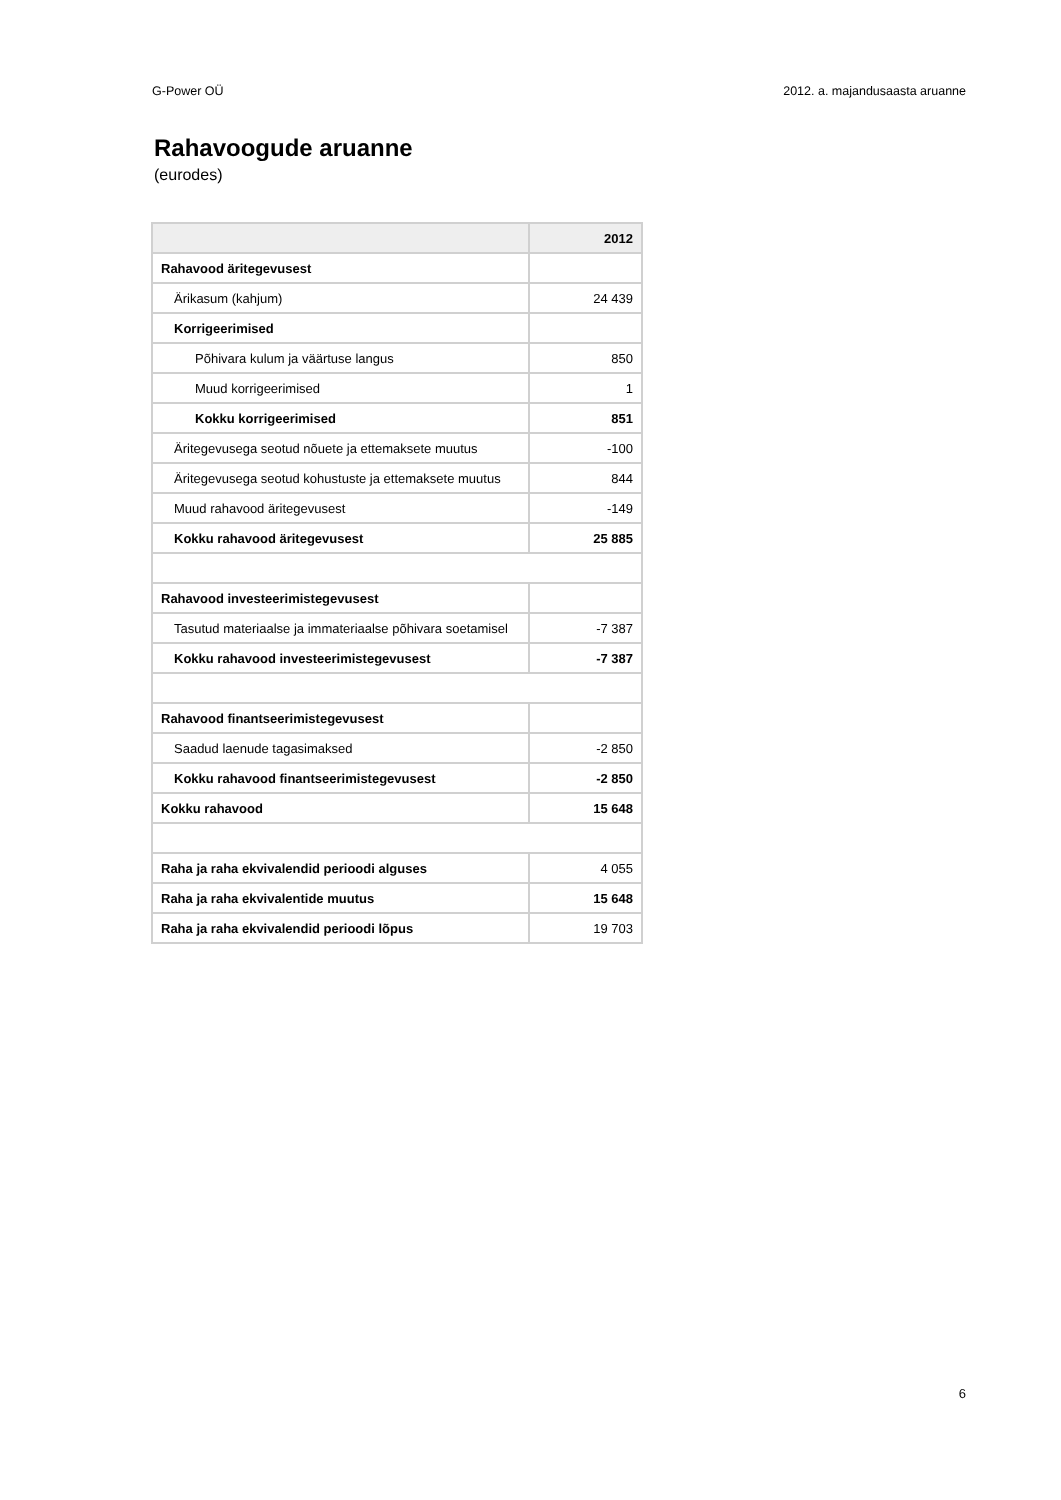G-Power OÜ 2012. a. majandusaasta aruanne
Rahavoogude aruanne
(eurodes)
| | 2012 |
| --- | --- |
| Rahavood äritegevusest | |
| Ärikasum (kahjum) | 24 439 |
| Korrigeerimised | |
| Põhivara kulum ja väärtuse langus | 850 |
| Muud korrigeerimised | 1 |
| Kokku korrigeerimised | 851 |
| Äritegevusega seotud nõuete ja ettemaksete muutus | -100 |
| Äritegevusega seotud kohustuste ja ettemaksete muutus | 844 |
| Muud rahavood äritegevusest | -149 |
| Kokku rahavood äritegevusest | 25 885 |
| Rahavood investeerimistegevusest | |
| Tasutud materiaalse ja immateriaalse põhivara soetamisel | -7 387 |
| Kokku rahavood investeerimistegevusest | -7 387 |
| Rahavood finantseerimistegevusest | |
| Saadud laenude tagasimaksed | -2 850 |
| Kokku rahavood finantseerimistegevusest | -2 850 |
| Kokku rahavood | 15 648 |
| Raha ja raha ekvivalendid perioodi alguses | 4 055 |
| Raha ja raha ekvivalentide muutus | 15 648 |
| Raha ja raha ekvivalendid perioodi lõpus | 19 703 |
6